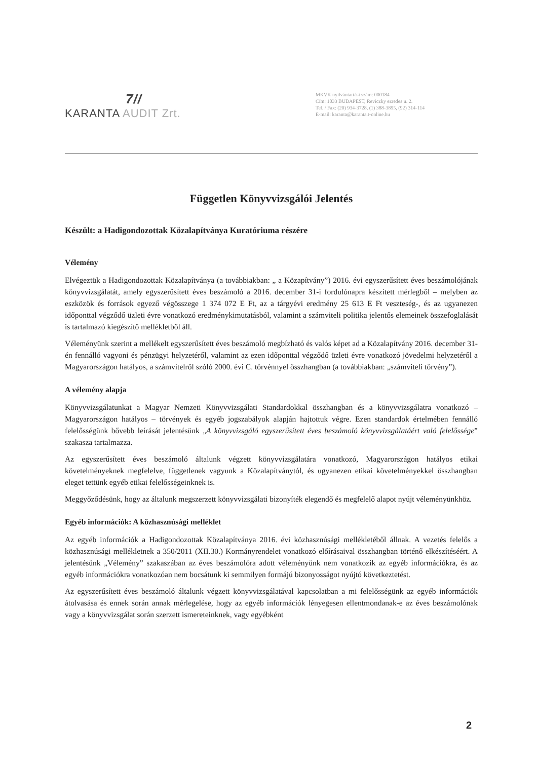7//
KARANTA AUDIT Zrt.
MKVK nyilvántartási szám: 000184
Cím: 1033 BUDAPEST, Reviczky ezredes u. 2.
Tel. / Fax: (20) 934-3728, (1) 388-3895, (92) 314-114
E-mail: karanta@karanta.t-online.hu
Független Könyvvizsgálói Jelentés
Készült: a Hadigondozottak Közalapítványa Kuratóriuma részére
Vélemény
Elvégeztük a Hadigondozottak Közalapítványa (a továbbiakban: „ a Közapítvány”) 2016. évi egyszerűsített éves beszámolójának könyvvizsgálatát, amely egyszerűsített éves beszámoló a 2016. december 31-i fordulónapra készített mérlegből – melyben az eszközök és források egyező végösszege 1 374 072 E Ft, az a tárgyévi eredmény 25 613 E Ft veszteség-, és az ugyanezen időponttal végződő üzleti évre vonatkozó eredménykimutatásból, valamint a számviteli politika jelentős elemeinek összefoglalását is tartalmazó kiegészítő mellékletből áll.
Véleményünk szerint a mellékelt egyszerűsített éves beszámoló megbízható és valós képet ad a Közalapítvány 2016. december 31-én fennálló vagyoni és pénzügyi helyzetéről, valamint az ezen időponttal végződő üzleti évre vonatkozó jövedelmi helyzetéről a Magyarországon hatályos, a számvitelről szóló 2000. évi C. törvénnyel összhangban (a továbbiakban: „számviteli törvény”).
A vélemény alapja
Könyvvizsgálatunkat a Magyar Nemzeti Könyvvizsgálati Standardokkal összhangban és a könyvvizsgálatra vonatkozó – Magyarországon hatályos – törvények és egyéb jogszabályok alapján hajtottuk végre. Ezen standardok értelmében fennálló felelősségünk bővebb leírását jelentésünk „A könyvvizsgáló egyszerűsített éves beszámoló könyvvizsgálatáért való felelőssége” szakasza tartalmazza.
Az egyszerűsített éves beszámoló általunk végzett könyvvizsgálatára vonatkozó, Magyarországon hatályos etikai követelményeknek megfelelve, függetlenek vagyunk a Közalapítványtól, és ugyanezen etikai követelményekkel összhangban eleget tettünk egyéb etikai felelősségeinknek is.
Meggyőződésünk, hogy az általunk megszerzett könyvvizsgálati bizonyíték elegendő és megfelelő alapot nyújt véleményünkhöz.
Egyéb információk: A közhasznúsági melléklet
Az egyéb információk a Hadigondozottak Közalapítványa 2016. évi közhasznúsági mellékletéből állnak. A vezetés felelős a közhasznúsági mellékletnek a 350/2011 (XII.30.) Kormányrendelet vonatkozó előírásaival összhangban történő elkészítéséért. A jelentésünk „Vélemény” szakaszában az éves beszámolóra adott véleményünk nem vonatkozik az egyéb információkra, és az egyéb információkra vonatkozóan nem bocsátunk ki semmilyen formájú bizonyosságot nyújtó következtetést.
Az egyszerűsített éves beszámoló általunk végzett könyvvizsgálatával kapcsolatban a mi felelősségünk az egyéb információk átolvasása és ennek során annak mérlegelése, hogy az egyéb információk lényegesen ellentmondanak-e az éves beszámolónak vagy a könyvvizsgálat során szerzett ismereteinknek, vagy egyébként
2